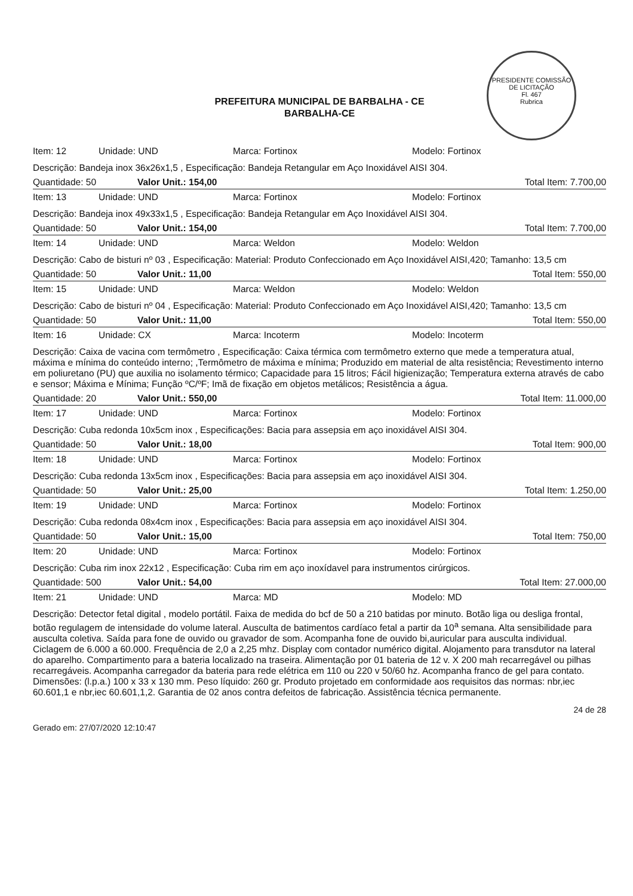PRESIDENTE COMISSÃO DE LICITAÇÃO
Fl. 467
Rubrica
PREFEITURA MUNICIPAL DE BARBALHA - CE
BARBALHA-CE
Item: 12 Unidade: UND Marca: Fortinox Modelo: Fortinox
Descrição: Bandeja inox 36x26x1,5 , Especificação: Bandeja Retangular em Aço Inoxidável AISI 304.
Quantidade: 50 Valor Unit.: 154,00 Total Item: 7.700,00
Item: 13 Unidade: UND Marca: Fortinox Modelo: Fortinox
Descrição: Bandeja inox 49x33x1,5 , Especificação: Bandeja Retangular em Aço Inoxidável AISI 304.
Quantidade: 50 Valor Unit.: 154,00 Total Item: 7.700,00
Item: 14 Unidade: UND Marca: Weldon Modelo: Weldon
Descrição: Cabo de bisturi nº 03 , Especificação: Material: Produto Confeccionado em Aço Inoxidável AISI,420; Tamanho: 13,5 cm
Quantidade: 50 Valor Unit.: 11,00 Total Item: 550,00
Item: 15 Unidade: UND Marca: Weldon Modelo: Weldon
Descrição: Cabo de bisturi nº 04 , Especificação: Material: Produto Confeccionado em Aço Inoxidável AISI,420; Tamanho: 13,5 cm
Quantidade: 50 Valor Unit.: 11,00 Total Item: 550,00
Item: 16 Unidade: CX Marca: Incoterm Modelo: Incoterm
Descrição: Caixa de vacina com termômetro , Especificação: Caixa térmica com termômetro externo que mede a temperatura atual, máxima e mínima do conteúdo interno; ,Termômetro de máxima e mínima; Produzido em material de alta resistência; Revestimento interno em poliuretano (PU) que auxilia no isolamento térmico; Capacidade para 15 litros; Fácil higienização; Temperatura externa através de cabo e sensor; Máxima e Mínima; Função ºC/ºF; Imã de fixação em objetos metálicos; Resistência a água.
Quantidade: 20 Valor Unit.: 550,00 Total Item: 11.000,00
Item: 17 Unidade: UND Marca: Fortinox Modelo: Fortinox
Descrição: Cuba redonda 10x5cm inox , Especificações: Bacia para assepsia em aço inoxidável AISI 304.
Quantidade: 50 Valor Unit.: 18,00 Total Item: 900,00
Item: 18 Unidade: UND Marca: Fortinox Modelo: Fortinox
Descrição: Cuba redonda 13x5cm inox , Especificações: Bacia para assepsia em aço inoxidável AISI 304.
Quantidade: 50 Valor Unit.: 25,00 Total Item: 1.250,00
Item: 19 Unidade: UND Marca: Fortinox Modelo: Fortinox
Descrição: Cuba redonda 08x4cm inox , Especificações: Bacia para assepsia em aço inoxidável AISI 304.
Quantidade: 50 Valor Unit.: 15,00 Total Item: 750,00
Item: 20 Unidade: UND Marca: Fortinox Modelo: Fortinox
Descrição: Cuba rim inox 22x12 , Especificação: Cuba rim em aço inoxídavel para instrumentos cirúrgicos.
Quantidade: 500 Valor Unit.: 54,00 Total Item: 27.000,00
Item: 21 Unidade: UND Marca: MD Modelo: MD
Descrição: Detector fetal digital , modelo portátil. Faixa de medida do bcf de 50 a 210 batidas por minuto. Botão liga ou desliga frontal, botão regulagem de intensidade do volume lateral. Ausculta de batimentos cardíaco fetal a partir da 10<sup>a</sup> semana. Alta sensibilidade para ausculta coletiva. Saída para fone de ouvido ou gravador de som. Acompanha fone de ouvido bi,auricular para ausculta individual. Ciclagem de 6.000 a 60.000. Frequência de 2,0 a 2,25 mhz. Display com contador numérico digital. Alojamento para transdutor na lateral do aparelho. Compartimento para a bateria localizado na traseira. Alimentação por 01 bateria de 12 v. X 200 mah recarregável ou pilhas recarregáveis. Acompanha carregador da bateria para rede elétrica em 110 ou 220 v 50/60 hz. Acompanha franco de gel para contato. Dimensões: (l.p.a.) 100 x 33 x 130 mm. Peso líquido: 260 gr. Produto projetado em conformidade aos requisitos das normas: nbr,iec 60.601,1 e nbr,iec 60.601,1,2. Garantia de 02 anos contra defeitos de fabricação. Assistência técnica permanente.
Gerado em: 27/07/2020 12:10:47 24 de 28